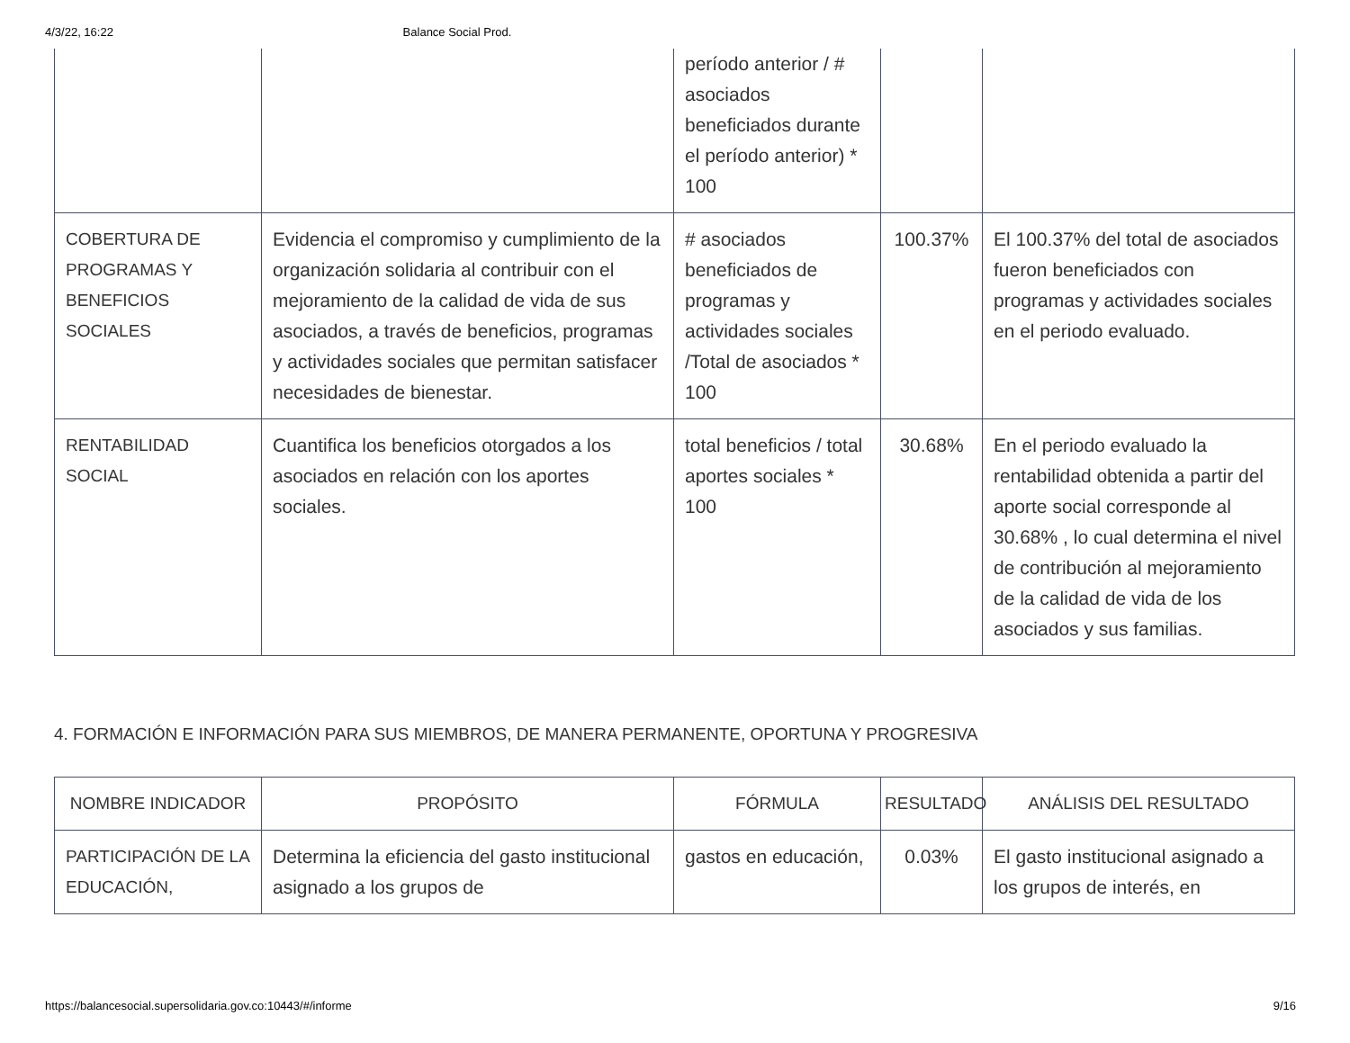4/3/22, 16:22 Balance Social Prod.
| | | período anterior / # asociados beneficiados durante el período anterior) * 100 | | |
| COBERTURA DE PROGRAMAS Y BENEFICIOS SOCIALES | Evidencia el compromiso y cumplimiento de la organización solidaria al contribuir con el mejoramiento de la calidad de vida de sus asociados, a través de beneficios, programas y actividades sociales que permitan satisfacer necesidades de bienestar. | # asociados beneficiados de programas y actividades sociales /Total de asociados * 100 | 100.37% | El 100.37% del total de asociados fueron beneficiados con programas y actividades sociales en el periodo evaluado. |
| RENTABILIDAD SOCIAL | Cuantifica los beneficios otorgados a los asociados en relación con los aportes sociales. | total beneficios / total aportes sociales * 100 | 30.68% | En el periodo evaluado la rentabilidad obtenida a partir del aporte social corresponde al 30.68% , lo cual determina el nivel de contribución al mejoramiento de la calidad de vida de los asociados y sus familias. |
4. FORMACIÓN E INFORMACIÓN PARA SUS MIEMBROS, DE MANERA PERMANENTE, OPORTUNA Y PROGRESIVA
| NOMBRE INDICADOR | PROPÓSITO | FÓRMULA | RESULTADO | ANÁLISIS DEL RESULTADO |
| --- | --- | --- | --- | --- |
| PARTICIPACIÓN DE LA EDUCACIÓN, | Determina la eficiencia del gasto institucional asignado a los grupos de | gastos en educación, | 0.03% | El gasto institucional asignado a los grupos de interés, en |
https://balancesocial.supersolidaria.gov.co:10443/#/informe 9/16